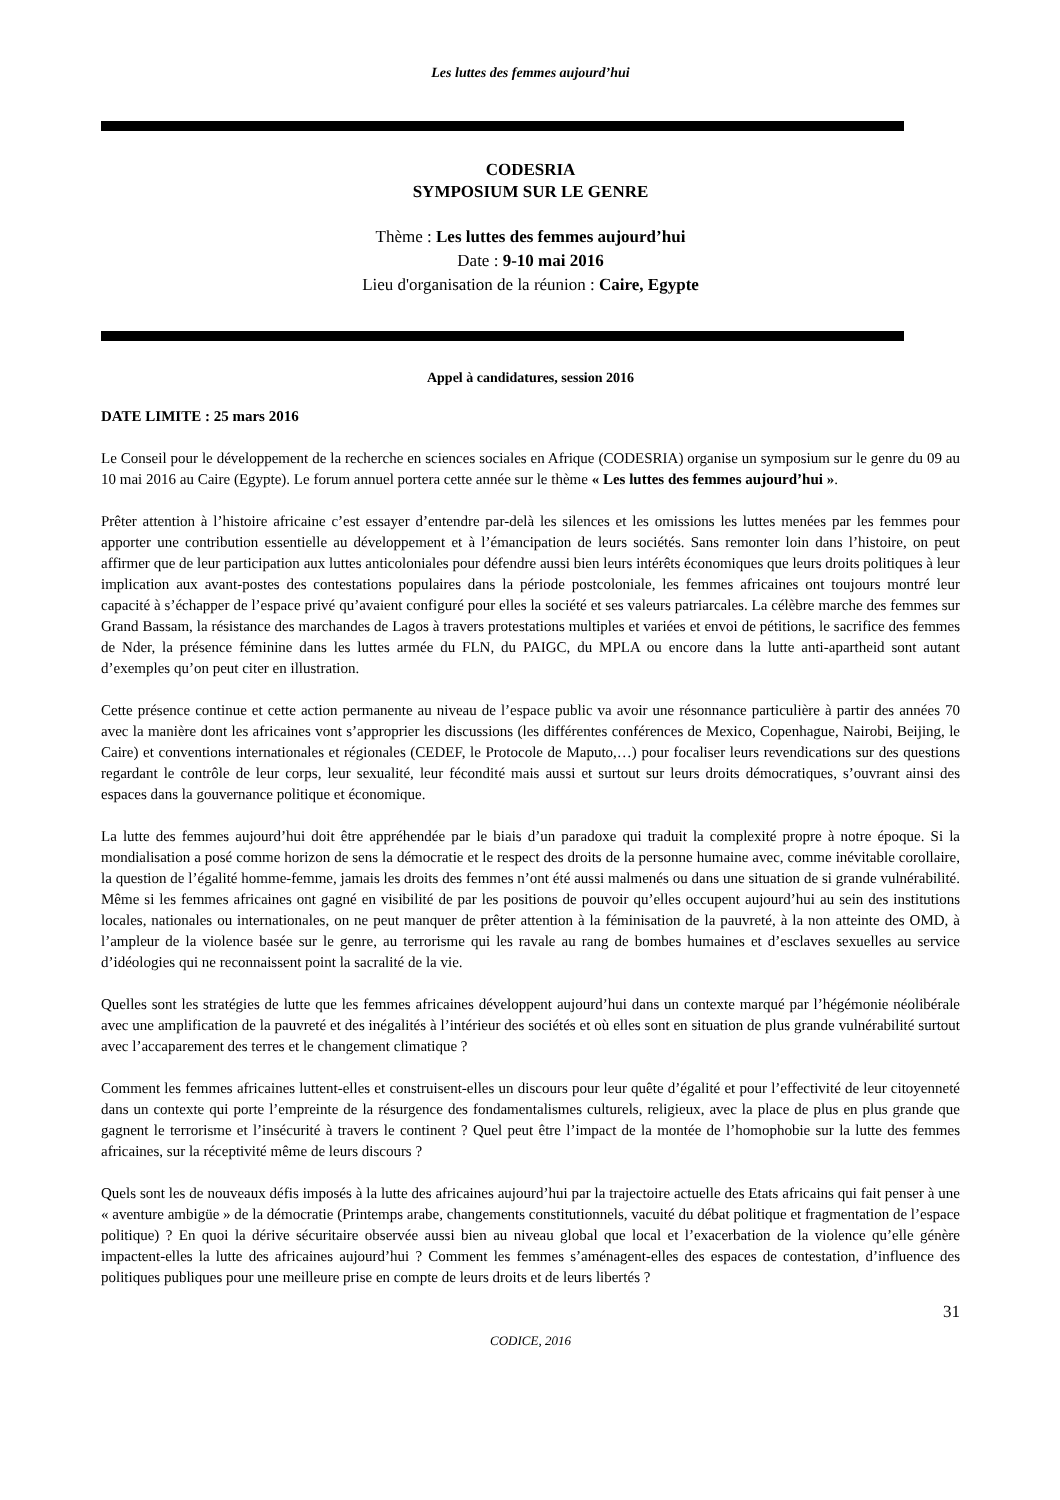Les luttes des femmes aujourd’hui
CODESRIA
SYMPOSIUM SUR LE GENRE
Thème : Les luttes des femmes aujourd’hui
Date : 9-10 mai 2016
Lieu d'organisation de la réunion : Caire, Egypte
Appel à candidatures, session 2016
DATE LIMITE : 25 mars 2016
Le Conseil pour le développement de la recherche en sciences sociales en Afrique (CODESRIA) organise un symposium sur le genre du 09 au 10 mai 2016 au Caire (Egypte). Le forum annuel portera cette année sur le thème « Les luttes des femmes aujourd’hui ».
Prêter attention à l’histoire africaine c’est essayer d’entendre par-delà les silences et les omissions les luttes menées par les femmes pour apporter une contribution essentielle au développement et à l’émancipation de leurs sociétés. Sans remonter loin dans l’histoire, on peut affirmer que de leur participation aux luttes anticoloniales pour défendre aussi bien leurs intérêts économiques que leurs droits politiques à leur implication aux avant-postes des contestations populaires dans la période postcoloniale, les femmes africaines ont toujours montré leur capacité à s’échapper de l’espace privé qu’avaient configuré pour elles la société et ses valeurs patriarcales. La célèbre marche des femmes sur Grand Bassam, la résistance des marchandes de Lagos à travers protestations multiples et variées et envoi de pétitions, le sacrifice des femmes de Nder, la présence féminine dans les luttes armée du FLN, du PAIGC, du MPLA ou encore dans la lutte anti-apartheid sont autant d’exemples qu’on peut citer en illustration.
Cette présence continue et cette action permanente au niveau de l’espace public va avoir une résonnance particulière à partir des années 70 avec la manière dont les africaines vont s’approprier les discussions (les différentes conférences de Mexico, Copenhague, Nairobi, Beijing, le Caire) et conventions internationales et régionales (CEDEF, le Protocole de Maputo,…) pour focaliser leurs revendications sur des questions regardant le contrôle de leur corps, leur sexualité, leur fécondité mais aussi et surtout sur leurs droits démocratiques, s’ouvrant ainsi des espaces dans la gouvernance politique et économique.
La lutte des femmes aujourd’hui doit être appréhendée par le biais d’un paradoxe qui traduit la complexité propre à notre époque. Si la mondialisation a posé comme horizon de sens la démocratie et le respect des droits de la personne humaine avec, comme inévitable corollaire, la question de l’égalité homme-femme, jamais les droits des femmes n’ont été aussi malmenés ou dans une situation de si grande vulnérabilité. Même si les femmes africaines ont gagné en visibilité de par les positions de pouvoir qu’elles occupent aujourd’hui au sein des institutions locales, nationales ou internationales, on ne peut manquer de prêter attention à la féminisation de la pauvreté, à la non atteinte des OMD, à l’ampleur de la violence basée sur le genre, au terrorisme qui les ravale au rang de bombes humaines et d’esclaves sexuelles au service d’idéologies qui ne reconnaissent point la sacralité de la vie.
Quelles sont les stratégies de lutte que les femmes africaines développent aujourd’hui dans un contexte marqué par l’hégémonie néolibérale avec une amplification de la pauvreté et des inégalités à l’intérieur des sociétés et où elles sont en situation de plus grande vulnérabilité surtout avec l’accaparement des terres et le changement climatique ?
Comment les femmes africaines luttent-elles et construisent-elles un discours pour leur quête d’égalité et pour l’effectivité de leur citoyenneté dans un contexte qui porte l’empreinte de la résurgence des fondamentalismes culturels, religieux, avec la place de plus en plus grande que gagnent le terrorisme et l’insécurité à travers le continent ? Quel peut être l’impact de la montée de l’homophobie sur la lutte des femmes africaines, sur la réceptivité même de leurs discours ?
Quels sont les de nouveaux défis imposés à la lutte des africaines aujourd’hui par la trajectoire actuelle des Etats africains qui fait penser à une « aventure ambigüe » de la démocratie (Printemps arabe, changements constitutionnels, vacuité du débat politique et fragmentation de l’espace politique) ? En quoi la dérive sécuritaire observée aussi bien au niveau global que local et l’exacerbation de la violence qu’elle génère impactent-elles la lutte des africaines aujourd’hui ? Comment les femmes s’aménagent-elles des espaces de contestation, d’influence des politiques publiques pour une meilleure prise en compte de leurs droits et de leurs libertés ?
31
CODICE, 2016